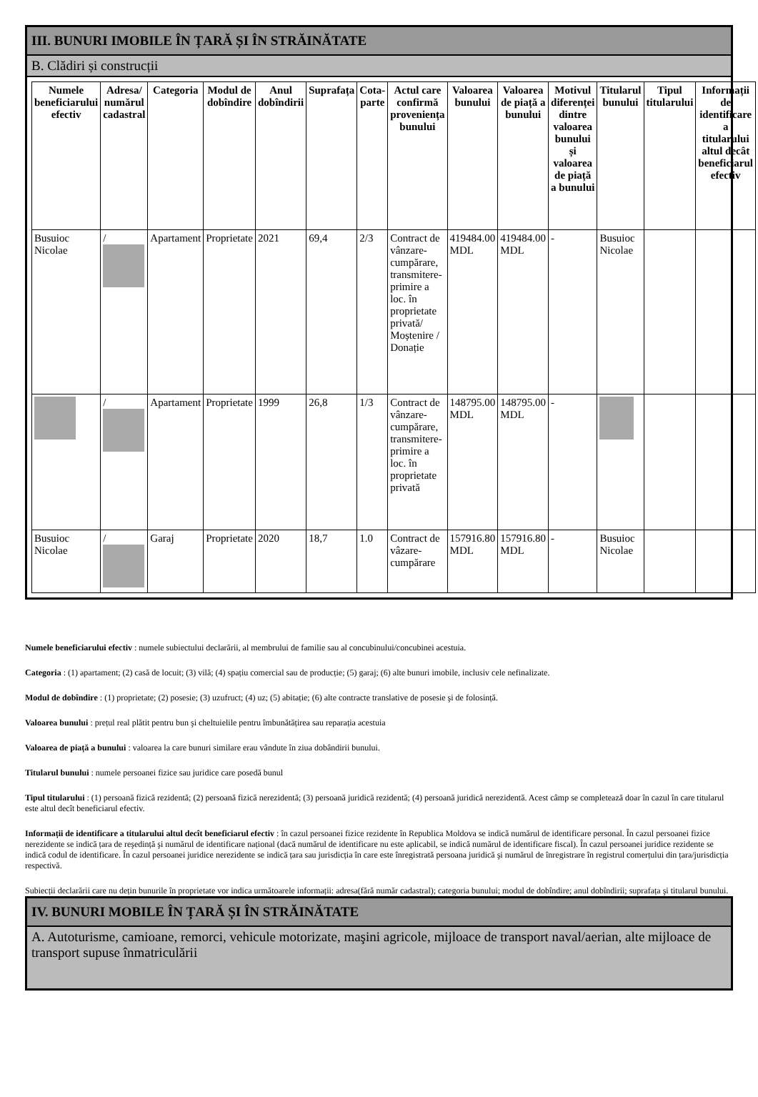III. BUNURI IMOBILE ÎN ȚARĂ ȘI ÎN STRĂINĂTATE
B. Clădiri și construcții
| Numele beneficiarului efectiv | Adresa/ numărul cadastral | Categoria | Modul de dobîndire | Anul dobîndirii | Suprafața | Cota-parte | Actul care confirmă proveniența bunului | Valoarea bunului | Valoarea de piață a bunului | Motivul diferenței dintre valoarea bunului și valoarea de piață a bunului | Titularul bunului | Tipul titularului | Informații de identificare a titularului altul decât beneficiarul efectiv |
| --- | --- | --- | --- | --- | --- | --- | --- | --- | --- | --- | --- | --- | --- |
| Busuioc Nicolae | / | Apartament | Proprietate | 2021 | 69,4 | 2/3 | Contract de vânzare-cumpărare, transmitere-primire a loc. în proprietate privată/ Moștenire / Donație | 419484.00 MDL | 419484.00 MDL | - | Busuioc Nicolae | | |
| | / | Apartament | Proprietate | 1999 | 26,8 | 1/3 | Contract de vânzare-cumpărare, transmitere-primire a loc. în proprietate privată | 148795.00 MDL | 148795.00 MDL | - | | | |
| Busuioc Nicolae | / | Garaj | Proprietate | 2020 | 18,7 | 1.0 | Contract de vâzare-cumpărare | 157916.80 MDL | 157916.80 MDL | - | Busuioc Nicolae | | |
Numele beneficiarului efectiv : numele subiectului declarării, al membrului de familie sau al concubinului/concubinei acestuia.
Categoria : (1) apartament; (2) casă de locuit; (3) vilă; (4) spațiu comercial sau de producție; (5) garaj; (6) alte bunuri imobile, inclusiv cele nefinalizate.
Modul de dobîndire : (1) proprietate; (2) posesie; (3) uzufruct; (4) uz; (5) abitație; (6) alte contracte translative de posesie şi de folosință.
Valoarea bunului : prețul real plătit pentru bun şi cheltuielile pentru îmbunătățirea sau reparația acestuia
Valoarea de piață a bunului : valoarea la care bunuri similare erau vândute în ziua dobândirii bunului.
Titularul bunului : numele persoanei fizice sau juridice care posedă bunul
Tipul titularului : (1) persoană fizică rezidentă; (2) persoană fizică nerezidentă; (3) persoană juridică rezidentă; (4) persoană juridică nerezidentă. Acest câmp se completează doar în cazul în care titularul este altul decît beneficiarul efectiv.
Informații de identificare a titularului altul decît beneficiarul efectiv : în cazul persoanei fizice rezidente în Republica Moldova se indică numărul de identificare personal. În cazul persoanei fizice nerezidente se indică țara de reşedință şi numărul de identificare național (dacă numărul de identificare nu este aplicabil, se indică numărul de identificare fiscal). În cazul persoanei juridice rezidente se indică codul de identificare. În cazul persoanei juridice nerezidente se indică țara sau jurisdicția în care este înregistrată persoana juridică şi numărul de înregistrare în registrul comerțului din țara/jurisdicția respectivă.
Subiecții declarării care nu dețin bunurile în proprietate vor indica următoarele informații: adresa(fără număr cadastral); categoria bunului; modul de dobîndire; anul dobîndirii; suprafața şi titularul bunului.
IV. BUNURI MOBILE ÎN ȚARĂ ȘI ÎN STRĂINĂTATE
A. Autoturisme, camioane, remorci, vehicule motorizate, maşini agricole, mijloace de transport naval/aerian, alte mijloace de transport supuse înmatriculării